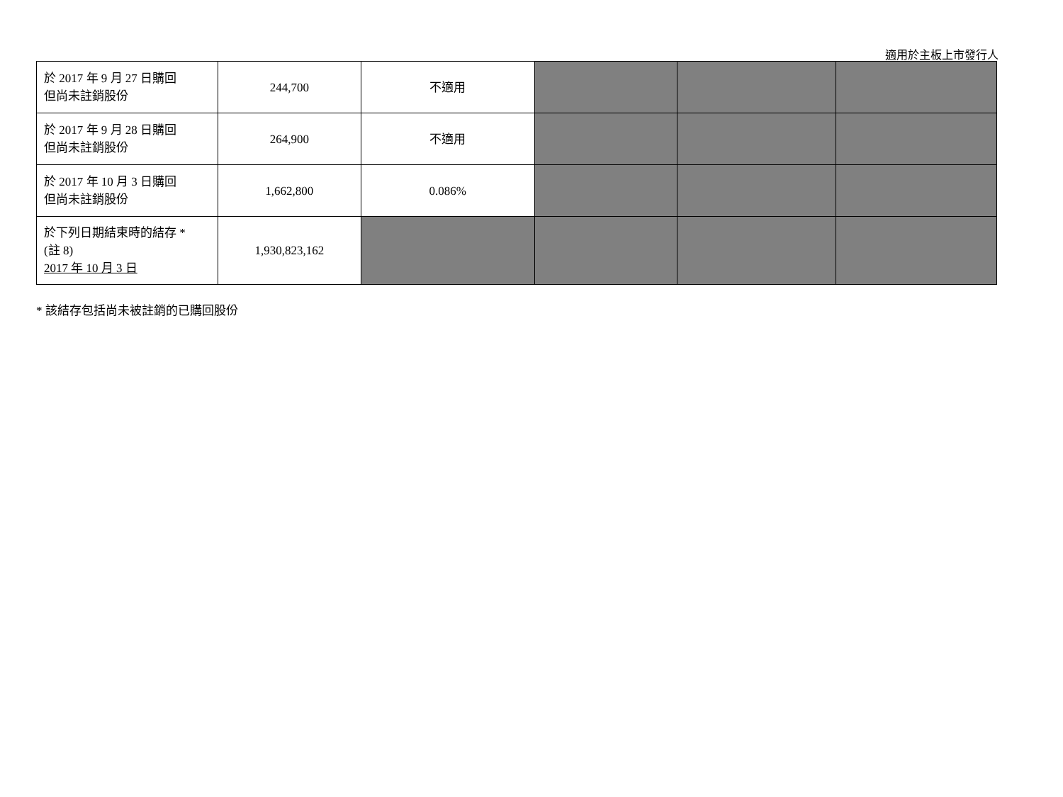適用於主板上市發行人
| 於 2017 年 9 月 27 日購回 但尚未註銷股份 | 244,700 | 不適用 | | | |
| 於 2017 年 9 月 28 日購回 但尚未註銷股份 | 264,900 | 不適用 | | | |
| 於 2017 年 10 月 3 日購回 但尚未註銷股份 | 1,662,800 | 0.086% | | | |
| 於下列日期結束時的結存 * (註 8) 2017 年 10 月 3 日 | 1,930,823,162 | | | | |
* 該結存包括尚未被註銷的已購回股份